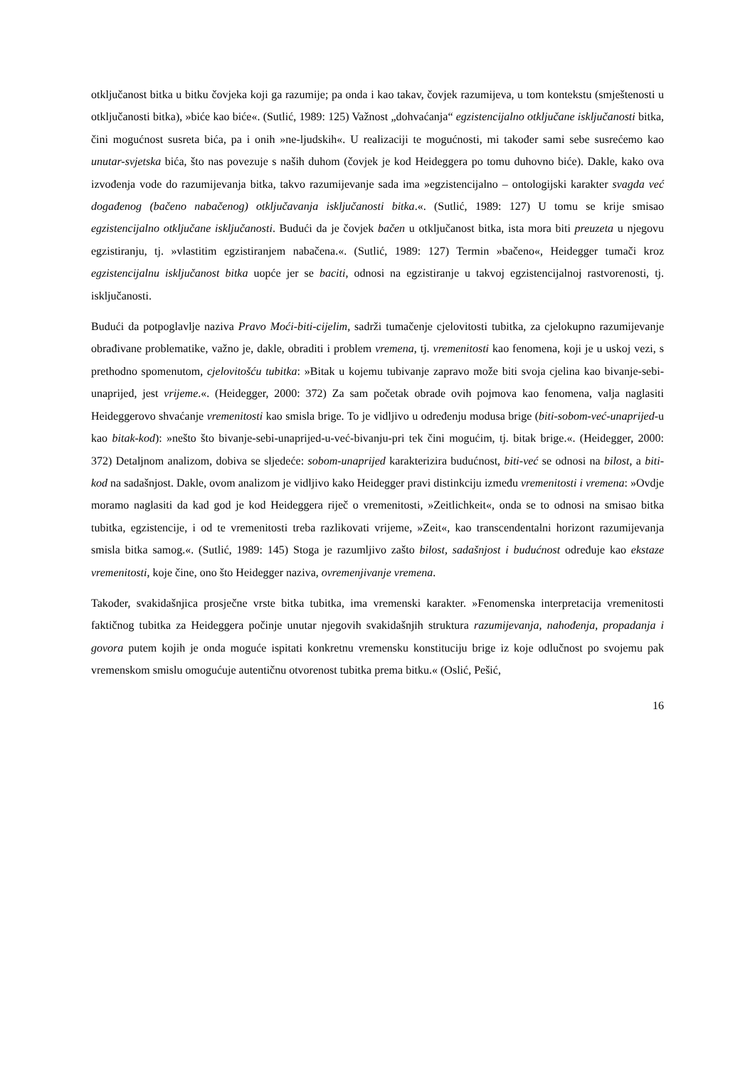otključanost bitka u bitku čovjeka koji ga razumije; pa onda i kao takav, čovjek razumijeva, u tom kontekstu (smještenosti u otključanosti bitka), »biće kao biće«. (Sutlić, 1989: 125) Važnost „dohvaćanja“ egzistencijalno otključane isključanosti bitka, čini mogućnost susreta bića, pa i onih »ne-ljudskih«. U realizaciji te mogućnosti, mi također sami sebe susrećemo kao unutar-svjetska bića, što nas povezuje s naših duhom (čovjek je kod Heideggera po tomu duhovno biće). Dakle, kako ova izvođenja vode do razumijevanja bitka, takvo razumijevanje sada ima »egzistencijalno – ontologijski karakter svagda već događenog (bačeno nabačenog) otključavanja isključanosti bitka.«. (Sutlić, 1989: 127) U tomu se krije smisao egzistencijalno otključane isključanosti. Budući da je čovjek bačen u otključanost bitka, ista mora biti preuzeta u njegovu egzistiranju, tj. »vlastitim egzistiranjem nabačena.«. (Sutlić, 1989: 127) Termin »bačeno«, Heidegger tumači kroz egzistencijalnu isključanost bitka uopće jer se baciti, odnosi na egzistiranje u takvoj egzistencijalnoj rastvorenosti, tj. isključanosti.
Budući da potpoglavlje naziva Pravo Moći-biti-cijelim, sadrži tumačenje cjelovitosti tubitka, za cjelokupno razumijevanje obrađivane problematike, važno je, dakle, obraditi i problem vremena, tj. vremenitosti kao fenomena, koji je u uskoj vezi, s prethodno spomenutom, cjelovitošću tubitka: »Bitak u kojemu tubivanje zapravo može biti svoja cjelina kao bivanje-sebi-unaprijed, jest vrijeme.«. (Heidegger, 2000: 372) Za sam početak obrade ovih pojmova kao fenomena, valja naglasiti Heideggerovo shvaćanje vremenitosti kao smisla brige. To je vidljivo u određenju modusa brige (biti-sobom-već-unaprijed-u kao bitak-kod): »nešto što bivanje-sebi-unaprijed-u-već-bivanju-pri tek čini mogućim, tj. bitak brige.«. (Heidegger, 2000: 372) Detaljnom analizom, dobiva se sljedeće: sobom-unaprijed karakterizira budućnost, biti-već se odnosi na bilost, a biti-kod na sadašnjost. Dakle, ovom analizom je vidljivo kako Heidegger pravi distinkciju između vremenitosti i vremena: »Ovdje moramo naglasiti da kad god je kod Heideggera riječ o vremenitosti, »Zeitlichkeit«, onda se to odnosi na smisao bitka tubitka, egzistencije, i od te vremenitosti treba razlikovati vrijeme, »Zeit«, kao transcendentalni horizont razumijevanja smisla bitka samog.«. (Sutlić, 1989: 145) Stoga je razumljivo zašto bilost, sadašnjost i budućnost određuje kao ekstaze vremenitosti, koje čine, ono što Heidegger naziva, ovremenjivanje vremena.
Također, svakidašnjica prosječne vrste bitka tubitka, ima vremenski karakter. »Fenomenska interpretacija vremenitosti faktičnog tubitka za Heideggera počinje unutar njegovih svakidašnjih struktura razumijevanja, nahođenja, propadanja i govora putem kojih je onda moguće ispitati konkretnu vremensku konstituciju brige iz koje odlučnost po svojemu pak vremenskom smislu omogućuje autentičnu otvorenost tubitka prema bitku.« (Oslić, Pešić,
16